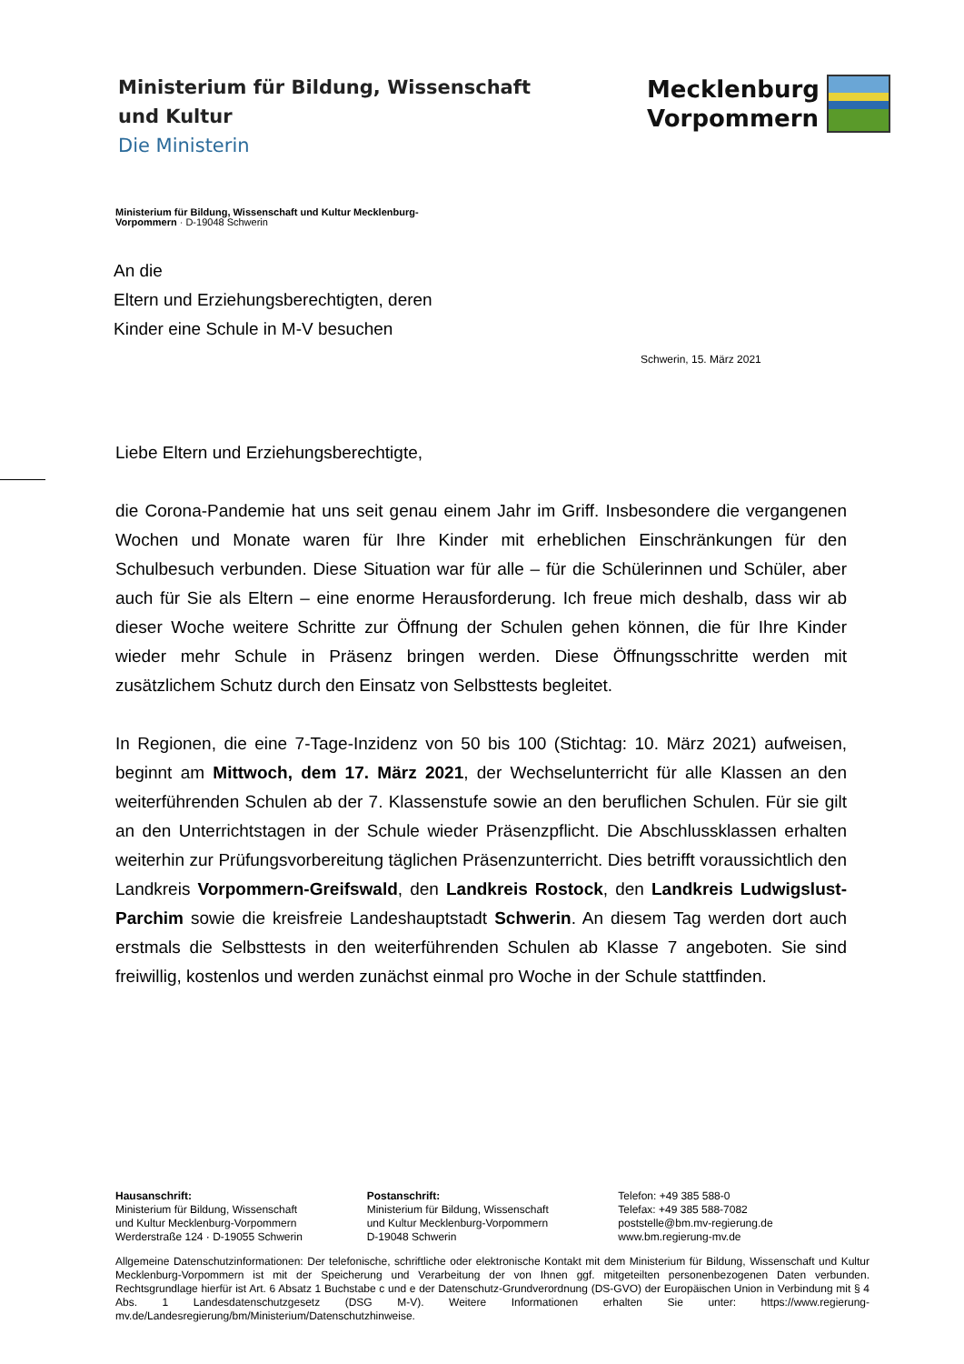Ministerium für Bildung, Wissenschaft
und Kultur
Die Ministerin
Mecklenburg
Vorpommern
Ministerium für Bildung, Wissenschaft und Kultur Mecklenburg-
Vorpommern · D-19048 Schwerin
An die
Eltern und Erziehungsberechtigten, deren
Kinder eine Schule in M-V besuchen
Schwerin, 15. März 2021
Liebe Eltern und Erziehungsberechtigte,
die Corona-Pandemie hat uns seit genau einem Jahr im Griff. Insbesondere die vergangenen Wochen und Monate waren für Ihre Kinder mit erheblichen Einschränkungen für den Schulbesuch verbunden. Diese Situation war für alle – für die Schülerinnen und Schüler, aber auch für Sie als Eltern – eine enorme Herausforderung. Ich freue mich deshalb, dass wir ab dieser Woche weitere Schritte zur Öffnung der Schulen gehen können, die für Ihre Kinder wieder mehr Schule in Präsenz bringen werden. Diese Öffnungsschritte werden mit zusätzlichem Schutz durch den Einsatz von Selbsttests begleitet.
In Regionen, die eine 7-Tage-Inzidenz von 50 bis 100 (Stichtag: 10. März 2021) aufweisen, beginnt am Mittwoch, dem 17. März 2021, der Wechselunterricht für alle Klassen an den weiterführenden Schulen ab der 7. Klassenstufe sowie an den beruflichen Schulen. Für sie gilt an den Unterrichtstagen in der Schule wieder Präsenzpflicht. Die Abschlussklassen erhalten weiterhin zur Prüfungsvorbereitung täglichen Präsenzunterricht. Dies betrifft voraussichtlich den Landkreis Vorpommern-Greifswald, den Landkreis Rostock, den Landkreis Ludwigslust-Parchim sowie die kreisfreie Landeshauptstadt Schwerin. An diesem Tag werden dort auch erstmals die Selbsttests in den weiterführenden Schulen ab Klasse 7 angeboten. Sie sind freiwillig, kostenlos und werden zunächst einmal pro Woche in der Schule stattfinden.
Hausanschrift:
Ministerium für Bildung, Wissenschaft
und Kultur Mecklenburg-Vorpommern
Werderstraße 124 · D-19055 Schwerin
Postanschrift:
Ministerium für Bildung, Wissenschaft
und Kultur Mecklenburg-Vorpommern
D-19048 Schwerin
Telefon: +49 385 588-0
Telefax: +49 385 588-7082
poststelle@bm.mv-regierung.de
www.bm.regierung-mv.de
Allgemeine Datenschutzinformationen: Der telefonische, schriftliche oder elektronische Kontakt mit dem Ministerium für Bildung, Wissenschaft und Kultur Mecklenburg-Vorpommern ist mit der Speicherung und Verarbeitung der von Ihnen ggf. mitgeteilten personenbezogenen Daten verbunden. Rechtsgrundlage hierfür ist Art. 6 Absatz 1 Buchstabe c und e der Datenschutz-Grundverordnung (DS-GVO) der Europäischen Union in Verbindung mit § 4 Abs. 1 Landesdatenschutzgesetz (DSG M-V). Weitere Informationen erhalten Sie unter: https://www.regierung-mv.de/Landesregierung/bm/Ministerium/Datenschutzhinweise.